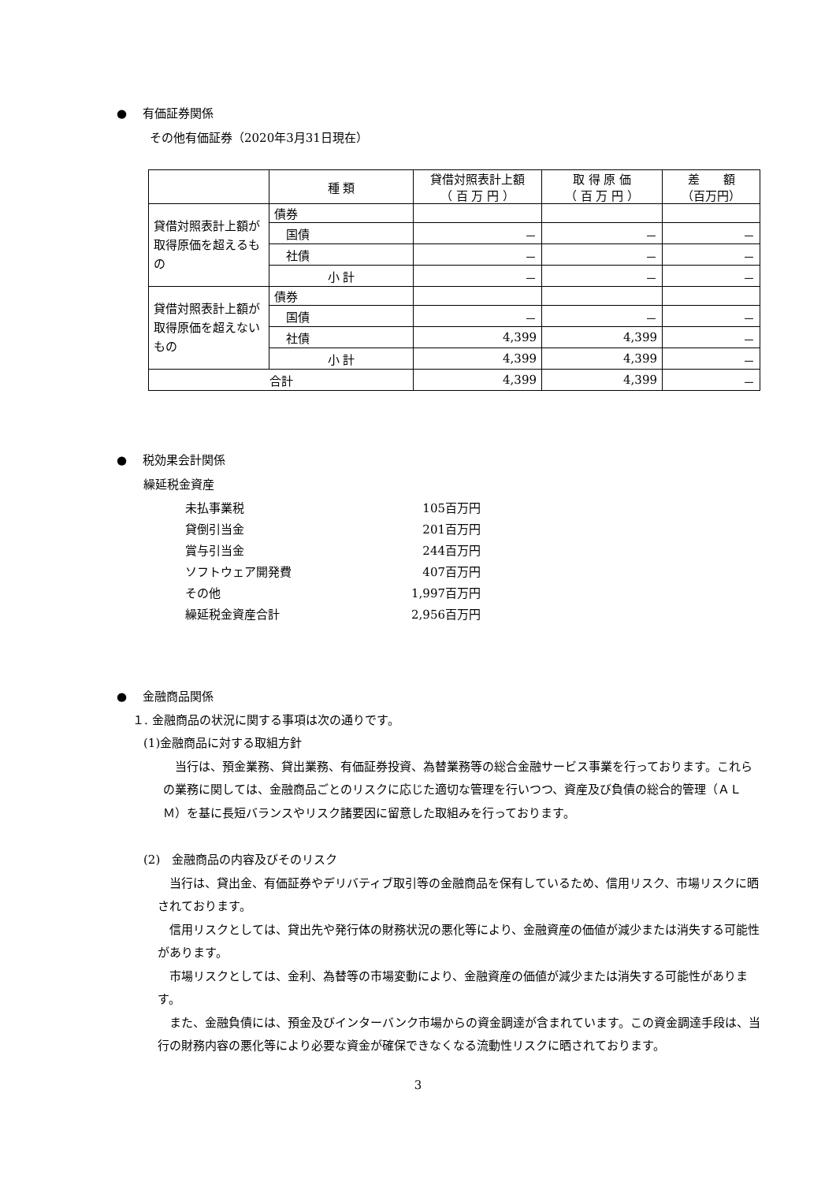●　 有価証券関係
その他有価証券（2020年3月31日現在）
| | 種 類 | 貸借対照表計上額 （ 百 万 円 ） | 取 得 原 価 （ 百 万 円 ） | 差 額 （百万円） |
| 貸借対照表計上額が取得原価を超えるもの | 債券 | | | |
| | 国債 | － | － | － |
| | 社債 | － | － | － |
| | 小 計 | － | － | － |
| 貸借対照表計上額が取得原価を超えないもの | 債券 | | | |
| | 国債 | － | － | － |
| | 社債 | 4,399 | 4,399 | － |
| | 小 計 | 4,399 | 4,399 | － |
| 合計 | | 4,399 | 4,399 | － |
●　 税効果会計関係
繰延税金資産
| 未払事業税 | 105百万円 |
| 貸倒引当金 | 201百万円 |
| 賞与引当金 | 244百万円 |
| ソフトウェア開発費 | 407百万円 |
| その他 | 1,997百万円 |
| 繰延税金資産合計 | 2,956百万円 |
●　 金融商品関係
１. 金融商品の状況に関する事項は次の通りです。
(1)金融商品に対する取組方針
　当行は、預金業務、貸出業務、有価証券投資、為替業務等の総合金融サービス事業を行っております。これらの業務に関しては、金融商品ごとのリスクに応じた適切な管理を行いつつ、資産及び負債の総合的管理（ＡＬＭ）を基に長短バランスやリスク諸要因に留意した取組みを行っております。
(2)　金融商品の内容及びそのリスク
　当行は、貸出金、有価証券やデリバティブ取引等の金融商品を保有しているため、信用リスク、市場リスクに晒されております。
　信用リスクとしては、貸出先や発行体の財務状況の悪化等により、金融資産の価値が減少または消失する可能性があります。
　市場リスクとしては、金利、為替等の市場変動により、金融資産の価値が減少または消失する可能性があります。
　また、金融負債には、預金及びインターバンク市場からの資金調達が含まれています。この資金調達手段は、当行の財務内容の悪化等により必要な資金が確保できなくなる流動性リスクに晒されております。
3